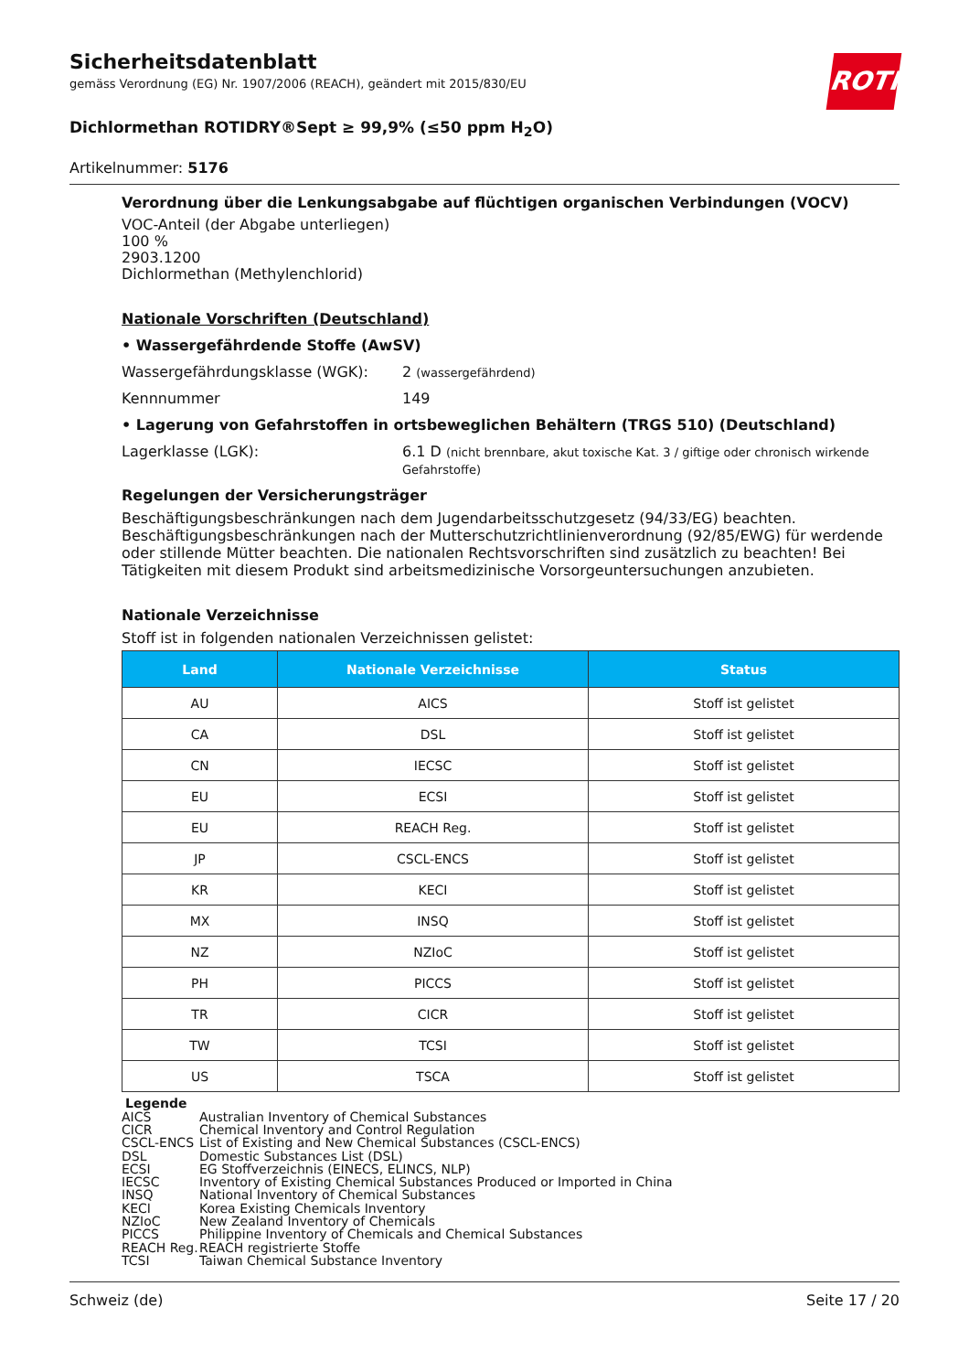Sicherheitsdatenblatt
gemäss Verordnung (EG) Nr. 1907/2006 (REACH), geändert mit 2015/830/EU
ROTH
Dichlormethan ROTIDRY®Sept ≥ 99,9% (≤50 ppm H<sub>2</sub>O)
Artikelnummer: 5176
Verordnung über die Lenkungsabgabe auf flüchtigen organischen Verbindungen (VOCV)
VOC-Anteil (der Abgabe unterliegen)
100 %
2903.1200
Dichlormethan (Methylenchlorid)
Nationale Vorschriften (Deutschland)
• Wassergefährdende Stoffe (AwSV)
Wassergefährdungsklasse (WGK): 2 (wassergefährdend)
Kennnummer 149
• Lagerung von Gefahrstoffen in ortsbeweglichen Behältern (TRGS 510) (Deutschland)
Lagerklasse (LGK): 6.1 D (nicht brennbare, akut toxische Kat. 3 / giftige oder chronisch wirkende Gefahrstoffe)
Regelungen der Versicherungsträger
Beschäftigungsbeschränkungen nach dem Jugendarbeitsschutzgesetz (94/33/EG) beachten. Beschäftigungsbeschränkungen nach der Mutterschutzrichtlinienverordnung (92/85/EWG) für werdende oder stillende Mütter beachten. Die nationalen Rechtsvorschriften sind zusätzlich zu beachten! Bei Tätigkeiten mit diesem Produkt sind arbeitsmedizinische Vorsorgeuntersuchungen anzubieten.
Nationale Verzeichnisse
Stoff ist in folgenden nationalen Verzeichnissen gelistet:
| Land | Nationale Verzeichnisse | Status |
| --- | --- | --- |
| AU | AICS | Stoff ist gelistet |
| CA | DSL | Stoff ist gelistet |
| CN | IECSC | Stoff ist gelistet |
| EU | ECSI | Stoff ist gelistet |
| EU | REACH Reg. | Stoff ist gelistet |
| JP | CSCL-ENCS | Stoff ist gelistet |
| KR | KECI | Stoff ist gelistet |
| MX | INSQ | Stoff ist gelistet |
| NZ | NZIoC | Stoff ist gelistet |
| PH | PICCS | Stoff ist gelistet |
| TR | CICR | Stoff ist gelistet |
| TW | TCSI | Stoff ist gelistet |
| US | TSCA | Stoff ist gelistet |
Legende
AICS Australian Inventory of Chemical Substances
CICR Chemical Inventory and Control Regulation
CSCL-ENCS List of Existing and New Chemical Substances (CSCL-ENCS)
DSL Domestic Substances List (DSL)
ECSI EG Stoffverzeichnis (EINECS, ELINCS, NLP)
IECSC Inventory of Existing Chemical Substances Produced or Imported in China
INSQ National Inventory of Chemical Substances
KECI Korea Existing Chemicals Inventory
NZIoC New Zealand Inventory of Chemicals
PICCS Philippine Inventory of Chemicals and Chemical Substances
REACH Reg. REACH registrierte Stoffe
TCSI Taiwan Chemical Substance Inventory
Schweiz (de) Seite 17 / 20